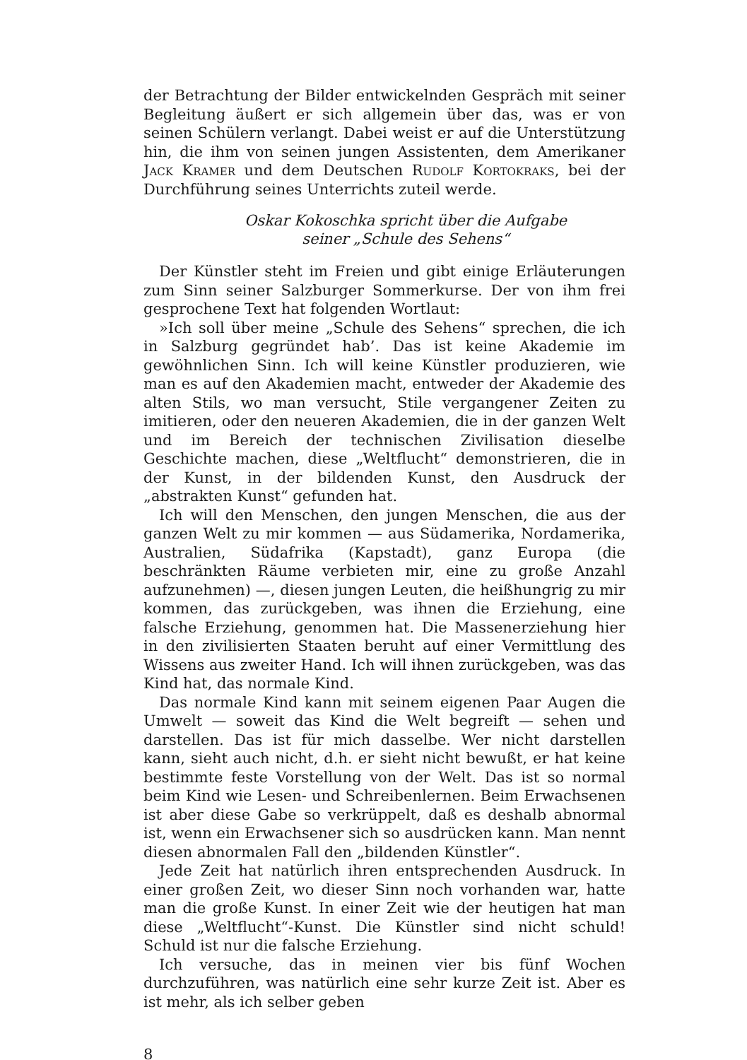der Betrachtung der Bilder entwickelnden Gespräch mit seiner Beglei­tung äußert er sich allgemein über das, was er von seinen Schülern ver­langt. Dabei weist er auf die Unterstützung hin, die ihm von seinen jungen Assistenten, dem Amerikaner Jack Kramer und dem Deutschen Rudolf Kortokraks, bei der Durchführung seines Unterrichts zuteil werde.
Oskar Kokoschka spricht über die Aufgabe
seiner „Schule des Sehens“
Der Künstler steht im Freien und gibt einige Erläuterungen zum Sinn seiner Salzburger Sommerkurse. Der von ihm frei gesprochene Text hat folgenden Wortlaut:
»Ich soll über meine „Schule des Sehens“ sprechen, die ich in Salzburg gegründet hab’. Das ist keine Akademie im gewöhnlichen Sinn. Ich will keine Künstler produzieren, wie man es auf den Akademien macht, ent­weder der Akademie des alten Stils, wo man versucht, Stile vergangener Zeiten zu imitieren, oder den neueren Akademien, die in der ganzen Welt und im Bereich der technischen Zivilisation dieselbe Geschichte machen, diese „Weltflucht“ demonstrieren, die in der Kunst, in der bildenden Kunst, den Ausdruck der „abstrakten Kunst“ gefunden hat.
Ich will den Menschen, den jungen Menschen, die aus der ganzen Welt zu mir kommen — aus Südamerika, Nordamerika, Australien, Südafrika (Kapstadt), ganz Europa (die beschränkten Räume verbieten mir, eine zu große Anzahl aufzunehmen) —, diesen jungen Leuten, die heiß­hungrig zu mir kommen, das zurückgeben, was ihnen die Erziehung, eine falsche Erziehung, genommen hat. Die Massenerziehung hier in den zivilisierten Staaten beruht auf einer Vermittlung des Wissens aus zweiter Hand. Ich will ihnen zurückgeben, was das Kind hat, das nor­male Kind.
Das normale Kind kann mit seinem eigenen Paar Augen die Umwelt — soweit das Kind die Welt begreift — sehen und darstellen. Das ist für mich dasselbe. Wer nicht darstellen kann, sieht auch nicht, d.h. er sieht nicht bewußt, er hat keine bestimmte feste Vorstellung von der Welt. Das ist so normal beim Kind wie Lesen- und Schreibenlernen. Beim Er­wachsenen ist aber diese Gabe so verkrüppelt, daß es deshalb abnormal ist, wenn ein Erwachsener sich so ausdrücken kann. Man nennt diesen abnormalen Fall den „bildenden Künstler“.
Jede Zeit hat natürlich ihren entsprechenden Ausdruck. In einer großen Zeit, wo dieser Sinn noch vorhanden war, hatte man die große Kunst. In einer Zeit wie der heutigen hat man diese „Weltflucht“-Kunst. Die Künstler sind nicht schuld! Schuld ist nur die falsche Erziehung.
Ich versuche, das in meinen vier bis fünf Wochen durchzuführen, was natürlich eine sehr kurze Zeit ist. Aber es ist mehr, als ich selber geben
8